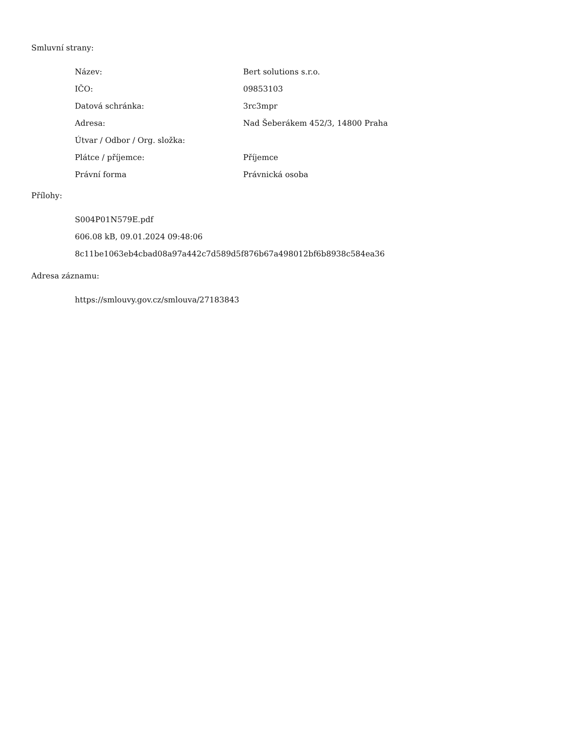Smluvní strany:
| Název: | Bert solutions s.r.o. |
| IČO: | 09853103 |
| Datová schránka: | 3rc3mpr |
| Adresa: | Nad Šeberákem 452/3, 14800 Praha |
| Útvar / Odbor / Org. složka: | |
| Plátce / příjemce: | Příjemce |
| Právní forma | Právnická osoba |
Přílohy:
S004P01N579E.pdf
606.08 kB, 09.01.2024 09:48:06
8c11be1063eb4cbad08a97a442c7d589d5f876b67a498012bf6b8938c584ea36
Adresa záznamu:
https://smlouvy.gov.cz/smlouva/27183843